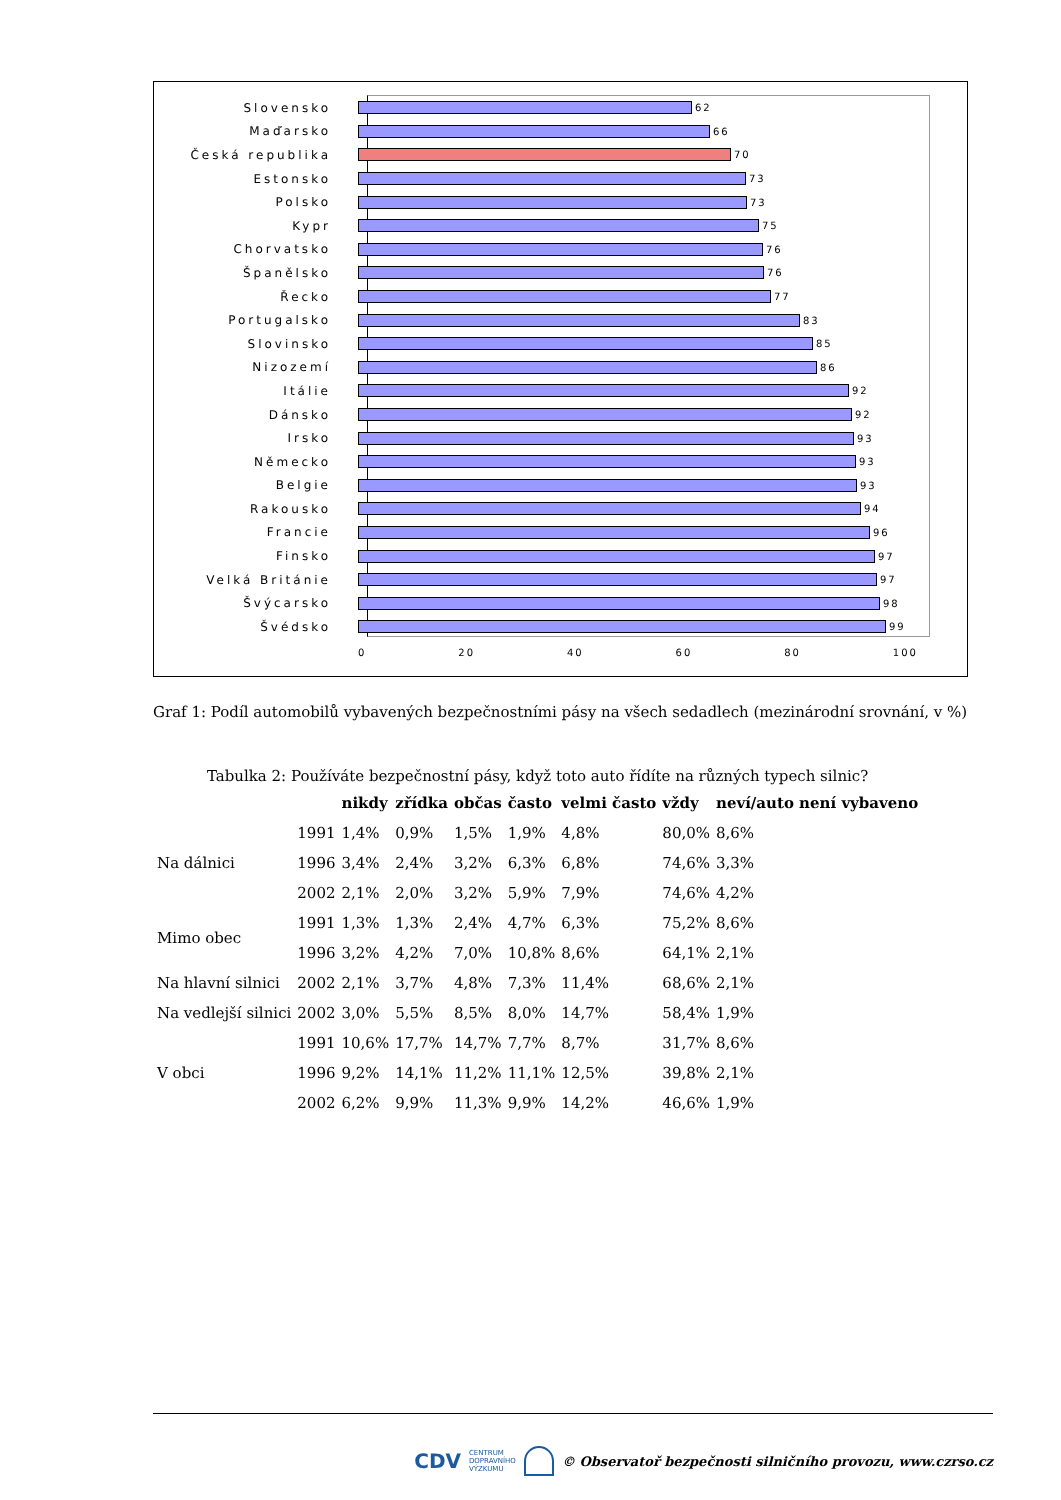Slovensko
62
Maďarsko
66
Česká republika
70
Estonsko
73
Polsko
73
Kypr
75
Chorvatsko
76
Španělsko
76
Řecko
77
Portugalsko
83
Slovinsko
85
Nizozemí
86
Itálie
92
Dánsko
92
Irsko
93
Německo
93
Belgie
93
Rakousko
94
Francie
96
Finsko
97
Velká Británie
97
Švýcarsko
98
Švédsko
99
0 20 40 60 80 100
Graf 1: Podíl automobilů vybavených bezpečnostními pásy na všech sedadlech (mezinárodní srovnání, v %)
Tabulka 2: Používáte bezpečnostní pásy, když toto auto řídíte na různých typech silnic?
| | | nikdy | zřídka | občas | často | velmi často | vždy | neví/auto není vybaveno |
| --- | --- | --- | --- | --- | --- | --- | --- | --- |
| Na dálnici | 1991 | 1,4% | 0,9% | 1,5% | 1,9% | 4,8% | 80,0% | 8,6% |
| | 1996 | 3,4% | 2,4% | 3,2% | 6,3% | 6,8% | 74,6% | 3,3% |
| | 2002 | 2,1% | 2,0% | 3,2% | 5,9% | 7,9% | 74,6% | 4,2% |
| Mimo obec | 1991 | 1,3% | 1,3% | 2,4% | 4,7% | 6,3% | 75,2% | 8,6% |
| | 1996 | 3,2% | 4,2% | 7,0% | 10,8% | 8,6% | 64,1% | 2,1% |
| Na hlavní silnici | 2002 | 2,1% | 3,7% | 4,8% | 7,3% | 11,4% | 68,6% | 2,1% |
| Na vedlejší silnici | 2002 | 3,0% | 5,5% | 8,5% | 8,0% | 14,7% | 58,4% | 1,9% |
| V obci | 1991 | 10,6% | 17,7% | 14,7% | 7,7% | 8,7% | 31,7% | 8,6% |
| | 1996 | 9,2% | 14,1% | 11,2% | 11,1% | 12,5% | 39,8% | 2,1% |
| | 2002 | 6,2% | 9,9% | 11,3% | 9,9% | 14,2% | 46,6% | 1,9% |
CDV CENTRUM
DOPRAVNÍHO
VÝZKUMU © Observatoř bezpečnosti silničního provozu, www.czrso.cz